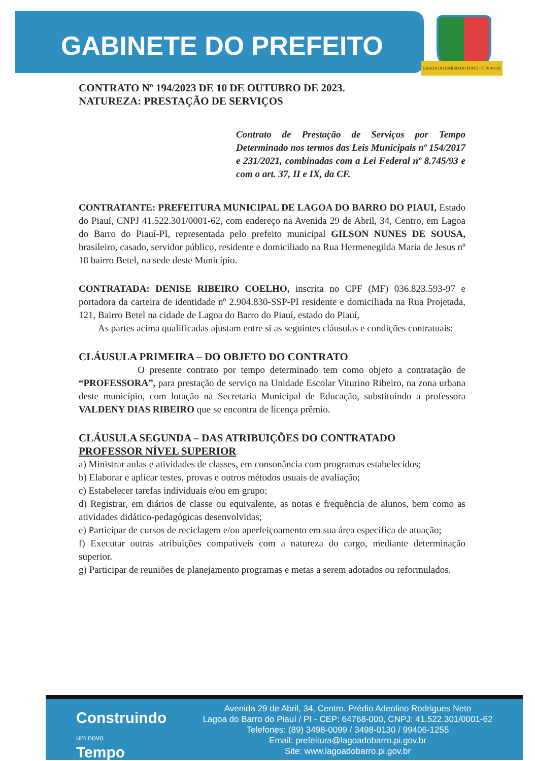GABINETE DO PREFEITO
LAGOA DO BARRO DO PIAUÍ - PI 01-01-93
CONTRATO Nº 194/2023 DE 10 DE OUTUBRO DE 2023.
NATUREZA: PRESTAÇÃO DE SERVIÇOS
Contrato de Prestação de Serviços por Tempo Determinado nos termos das Leis Municipais nº 154/2017 e 231/2021, combinadas com a Lei Federal nº 8.745/93 e com o art. 37, II e IX, da CF.
CONTRATANTE: PREFEITURA MUNICIPAL DE LAGOA DO BARRO DO PIAUI, Estado do Piauí, CNPJ 41.522.301/0001-62, com endereço na Avenida 29 de Abril, 34, Centro, em Lagoa do Barro do Piauí-PI, representada pelo prefeito municipal GILSON NUNES DE SOUSA, brasileiro, casado, servidor público, residente e domiciliado na Rua Hermenegilda Maria de Jesus nº 18 bairro Betel, na sede deste Município.
CONTRATADA: DENISE RIBEIRO COELHO, inscrita no CPF (MF) 036.823.593-97 e portadora da carteira de identidade nº 2.904.830-SSP-PI residente e domiciliada na Rua Projetada, 121, Bairro Betel na cidade de Lagoa do Barro do Piauí, estado do Piauí,
As partes acima qualificadas ajustam entre si as seguintes cláusulas e condições contratuais:
CLÁUSULA PRIMEIRA – DO OBJETO DO CONTRATO
O presente contrato por tempo determinado tem como objeto a contratação de “PROFESSORA”, para prestação de serviço na Unidade Escolar Viturino Ribeiro, na zona urbana deste município, com lotação na Secretaria Municipal de Educação, substituindo a professora VALDENY DIAS RIBEIRO que se encontra de licença prêmio.
CLÁUSULA SEGUNDA – DAS ATRIBUIÇÕES DO CONTRATADO
PROFESSOR NÍVEL SUPERIOR
a) Ministrar aulas e atividades de classes, em consonância com programas estabelecidos;
b) Elaborar e aplicar testes, provas e outros métodos usuais de avaliação;
c) Estabelecer tarefas individuais e/ou em grupo;
d) Registrar, em diários de classe ou equivalente, as notas e frequência de alunos, bem como as atividades didático-pedagógicas desenvolvidas;
e) Participar de cursos de reciclagem e/ou aperfeiçoamento em sua área especifica de atuação;
f) Executar outras atribuições compatíveis com a natureza do cargo, mediante determinação superior.
g) Participar de reuniões de planejamento programas e metas a serem adotados ou reformulados.
Construindo
um novo
Tempo
Avenida 29 de Abril, 34, Centro. Prédio Adeolino Rodrigues Neto
Lagoa do Barro do Piauí / PI - CEP: 64768-000, CNPJ: 41.522.301/0001-62
Telefones: (89) 3498-0099 / 3498-0130 / 99406-1255
Email: prefeitura@lagoadobarro.pi.gov.br
Site: www.lagoadobarro.pi.gov.br